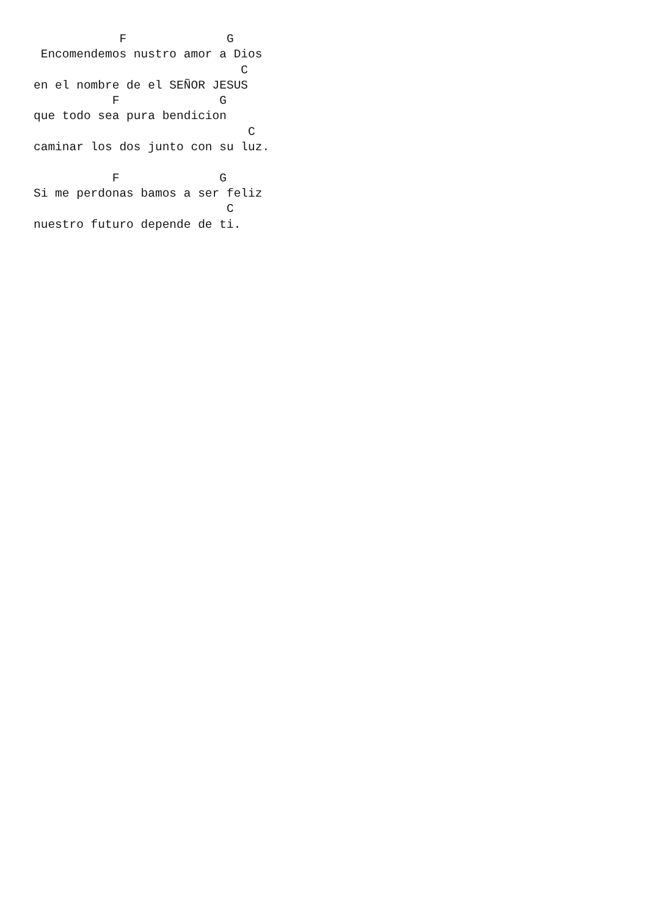F              G
 Encomendemos nustro amor a Dios
                             C
en el nombre de el SEÑOR JESUS
           F              G
que todo sea pura bendicion
                              C
caminar los dos junto con su luz.

           F              G
Si me perdonas bamos a ser feliz
                           C
nuestro futuro depende de ti.